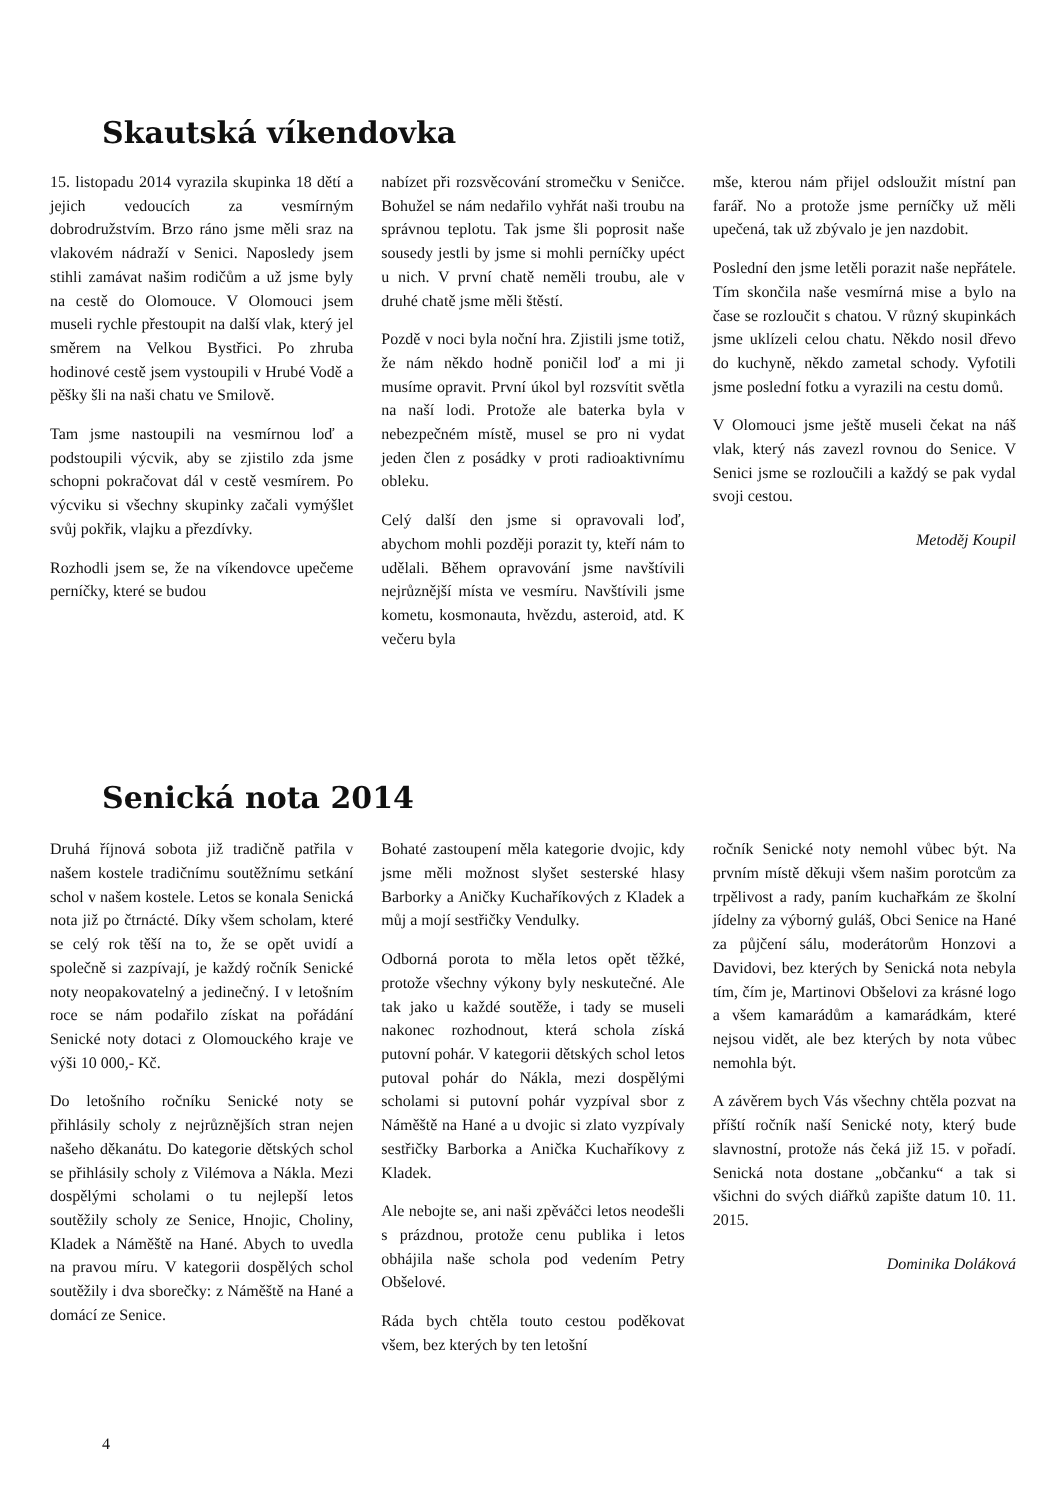Skautská víkendovka
15. listopadu 2014 vyrazila skupinka 18 dětí a jejich vedoucích za vesmírným dobrodružstvím. Brzo ráno jsme měli sraz na vlakovém nádraží v Senici. Naposledy jsem stihli zamávat našim rodičům a už jsme byly na cestě do Olomouce. V Olomouci jsem museli rychle přestoupit na další vlak, který jel směrem na Velkou Bystřici. Po zhruba hodinové cestě jsem vystoupili v Hrubé Vodě a pěšky šli na naši chatu ve Smilově.
Tam jsme nastoupili na vesmírnou loď a podstoupili výcvik, aby se zjistilo zda jsme schopni pokračovat dál v cestě vesmírem. Po výcviku si všechny skupinky začali vymýšlet svůj pokřik, vlajku a přezdívky.
Rozhodli jsem se, že na víkendovce upečeme perníčky, které se budou
nabízet při rozsvěcování stromečku v Seničce. Bohužel se nám nedařilo vyhřát naši troubu na správnou teplotu. Tak jsme šli poprosit naše sousedy jestli by jsme si mohli perníčky upéct u nich. V první chatě neměli troubu, ale v druhé chatě jsme měli štěstí.
Pozdě v noci byla noční hra. Zjistili jsme totiž, že nám někdo hodně poničil loď a mi ji musíme opravit. První úkol byl rozsvítit světla na naší lodi. Protože ale baterka byla v nebezpečném místě, musel se pro ni vydat jeden člen z posádky v proti radioaktivnímu obleku.
Celý další den jsme si opravovali loď, abychom mohli později porazit ty, kteří nám to udělali. Během opravování jsme navštívili nejrůznější místa ve vesmíru. Navštívili jsme kometu, kosmonauta, hvězdu, asteroid, atd. K večeru byla
mše, kterou nám přijel odsloužit místní pan farář. No a protože jsme perníčky už měli upečená, tak už zbývalo je jen nazdobit.
Poslední den jsme letěli porazit naše nepřátele. Tím skončila naše vesmírná mise a bylo na čase se rozloučit s chatou. V různý skupinkách jsme uklízeli celou chatu. Někdo nosil dřevo do kuchyně, někdo zametal schody. Vyfotili jsme poslední fotku a vyrazili na cestu domů.
V Olomouci jsme ještě museli čekat na náš vlak, který nás zavezl rovnou do Senice. V Senici jsme se rozloučili a každý se pak vydal svoji cestou.
Metoděj Koupil
Senická nota 2014
Druhá říjnová sobota již tradičně patřila v našem kostele tradičnímu soutěžnímu setkání schol v našem kostele. Letos se konala Senická nota již po čtrnácté. Díky všem scholam, které se celý rok těší na to, že se opět uvidí a společně si zazpívají, je každý ročník Senické noty neopakovatelný a jedinečný. I v letošním roce se nám podařilo získat na pořádání Senické noty dotaci z Olomouckého kraje ve výši 10 000,- Kč.
Do letošního ročníku Senické noty se přihlásily scholy z nejrůznějších stran nejen našeho děkanátu. Do kategorie dětských schol se přihlásily scholy z Vilémova a Nákla. Mezi dospělými scholami o tu nejlepší letos soutěžily scholy ze Senice, Hnojic, Choliny, Kladek a Náměště na Hané. Abych to uvedla na pravou míru. V kategorii dospělých schol soutěžily i dva sborečky: z Náměště na Hané a domácí ze Senice.
Bohaté zastoupení měla kategorie dvojic, kdy jsme měli možnost slyšet sesterské hlasy Barborky a Aničky Kuchaříkových z Kladek a můj a mojí sestřičky Vendulky.
Odborná porota to měla letos opět těžké, protože všechny výkony byly neskutečné. Ale tak jako u každé soutěže, i tady se museli nakonec rozhodnout, která schola získá putovní pohár. V kategorii dětských schol letos putoval pohár do Nákla, mezi dospělými scholami si putovní pohár vyzpíval sbor z Náměště na Hané a u dvojic si zlato vyzpívaly sestřičky Barborka a Anička Kuchaříkovy z Kladek.
Ale nebojte se, ani naši zpěváčci letos neodešli s prázdnou, protože cenu publika i letos obhájila naše schola pod vedením Petry Obšelové.
Ráda bych chtěla touto cestou poděkovat všem, bez kterých by ten letošní
ročník Senické noty nemohl vůbec být. Na prvním místě děkuji všem našim porotcům za trpělivost a rady, paním kuchařkám ze školní jídelny za výborný guláš, Obci Senice na Hané za půjčení sálu, moderátorům Honzovi a Davidovi, bez kterých by Senická nota nebyla tím, čím je, Martinovi Obšelovi za krásné logo a všem kamarádům a kamarádkám, které nejsou vidět, ale bez kterých by nota vůbec nemohla být.
A závěrem bych Vás všechny chtěla pozvat na příští ročník naší Senické noty, který bude slavnostní, protože nás čeká již 15. v pořadí. Senická nota dostane „občanku“ a tak si všichni do svých diářků zapište datum 10. 11. 2015.
Dominika Doláková
4